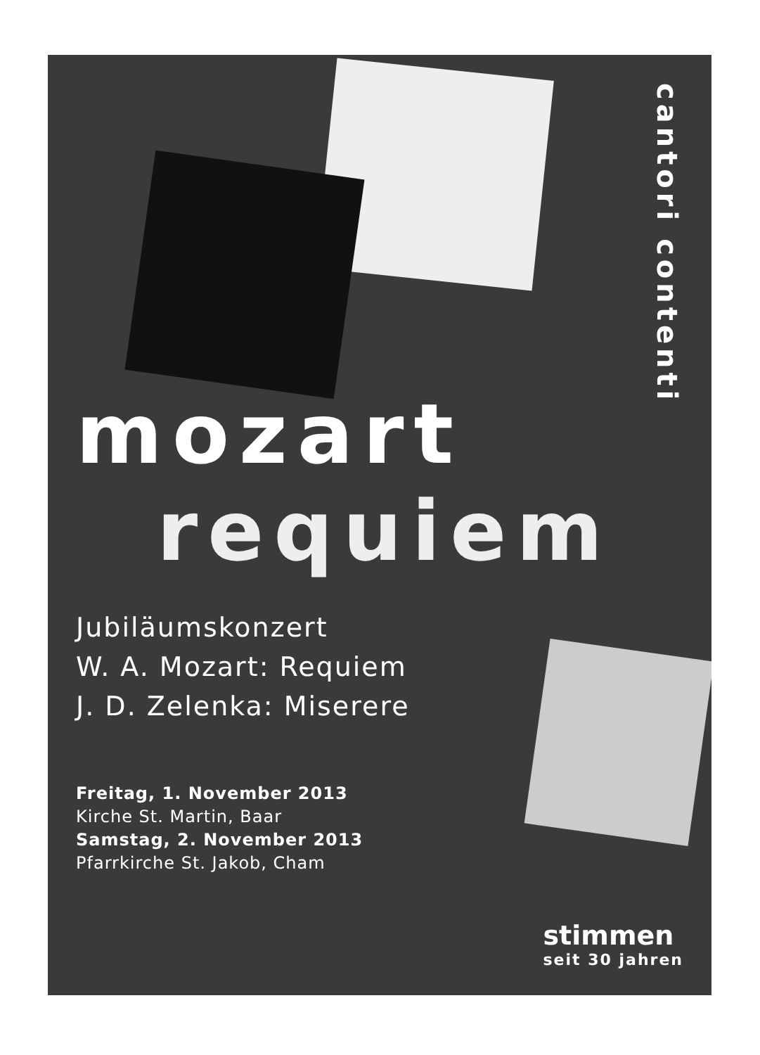cantori contenti
mozart
requiem
Jubiläumskonzert
W. A. Mozart: Requiem
J. D. Zelenka: Miserere
Freitag, 1. November 2013
Kirche St. Martin, Baar
Samstag, 2. November 2013
Pfarrkirche St. Jakob, Cham
stimmen
seit 30 jahren